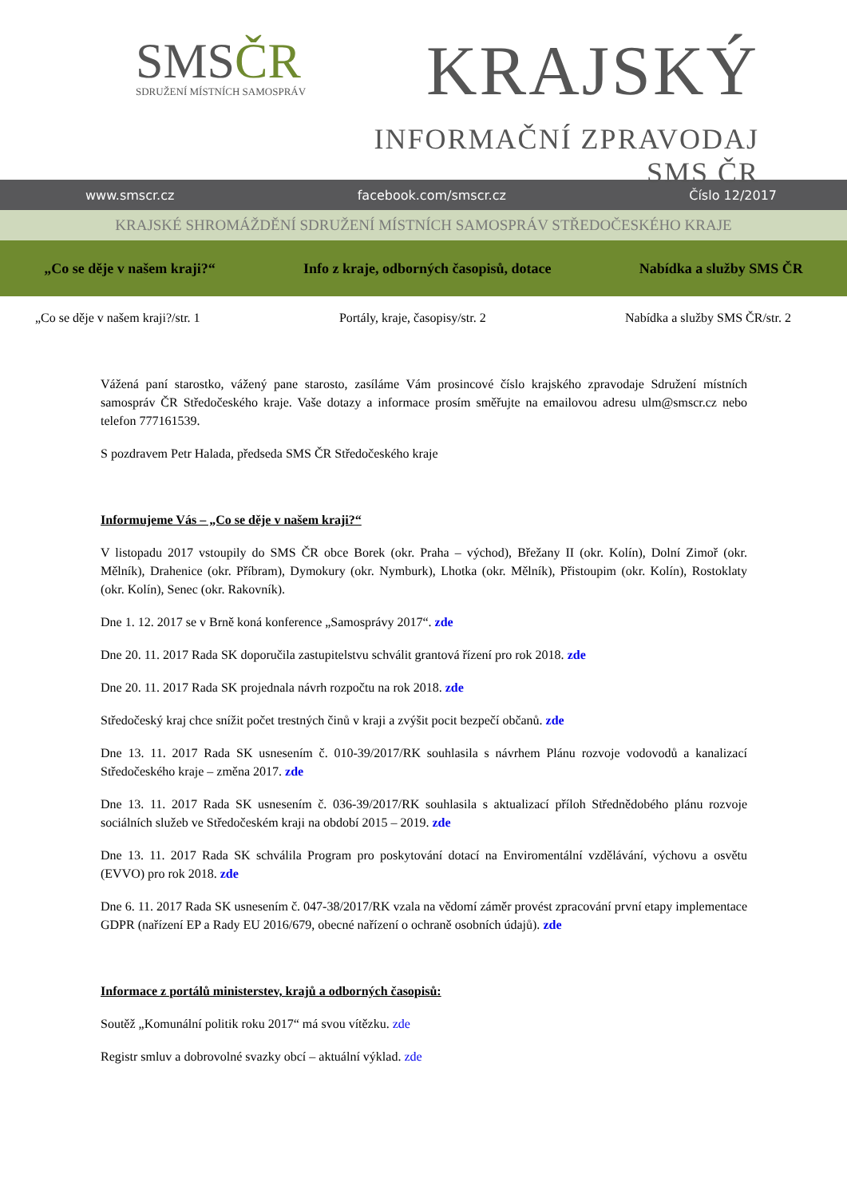SMSČR
SDRUŽENÍ MÍSTNÍCH SAMOSPRÁV
KRAJSKÝ
INFORMAČNÍ ZPRAVODAJ SMS ČR
www.smscr.cz facebook.com/smscr.cz Číslo 12/2017
KRAJSKÉ SHROMÁŽDĚNÍ SDRUŽENÍ MÍSTNÍCH SAMOSPRÁV STŘEDOČESKÉHO KRAJE
„Co se děje v našem kraji?“ Info z kraje, odborných časopisů, dotace Nabídka a služby SMS ČR
„Co se děje v našem kraji?/str. 1 Portály, kraje, časopisy/str. 2 Nabídka a služby SMS ČR/str. 2
Vážená paní starostko, vážený pane starosto, zasíláme Vám prosincové číslo krajského zpravodaje Sdružení místních samospráv ČR Středočeského kraje. Vaše dotazy a informace prosím směřujte na emailovou adresu ulm@smscr.cz nebo telefon 777161539.
S pozdravem Petr Halada, předseda SMS ČR Středočeského kraje
Informujeme Vás – „Co se děje v našem kraji?“
V listopadu 2017 vstoupily do SMS ČR obce Borek (okr. Praha – východ), Břežany II (okr. Kolín), Dolní Zimoř (okr. Mělník), Drahenice (okr. Příbram), Dymokury (okr. Nymburk), Lhotka (okr. Mělník), Přistoupim (okr. Kolín), Rostoklaty (okr. Kolín), Senec (okr. Rakovník).
Dne 1. 12. 2017 se v Brně koná konference „Samosprávy 2017“. zde
Dne 20. 11. 2017 Rada SK doporučila zastupitelstvu schválit grantová řízení pro rok 2018. zde
Dne 20. 11. 2017 Rada SK projednala návrh rozpočtu na rok 2018. zde
Středočeský kraj chce snížit počet trestných činů v kraji a zvýšit pocit bezpečí občanů. zde
Dne 13. 11. 2017 Rada SK usnesením č. 010-39/2017/RK souhlasila s návrhem Plánu rozvoje vodovodů a kanalizací Středočeského kraje – změna 2017. zde
Dne 13. 11. 2017 Rada SK usnesením č. 036-39/2017/RK souhlasila s aktualizací příloh Střednědobého plánu rozvoje sociálních služeb ve Středočeském kraji na období 2015 – 2019. zde
Dne 13. 11. 2017 Rada SK schválila Program pro poskytování dotací na Enviromentální vzdělávání, výchovu a osvětu (EVVO) pro rok 2018. zde
Dne 6. 11. 2017 Rada SK usnesením č. 047-38/2017/RK vzala na vědomí záměr provést zpracování první etapy implementace GDPR (nařízení EP a Rady EU 2016/679, obecné nařízení o ochraně osobních údajů). zde
Informace z portálů ministerstev, krajů a odborných časopisů:
Soutěž „Komunální politik roku 2017“ má svou vítězku. zde
Registr smluv a dobrovolné svazky obcí – aktuální výklad. zde